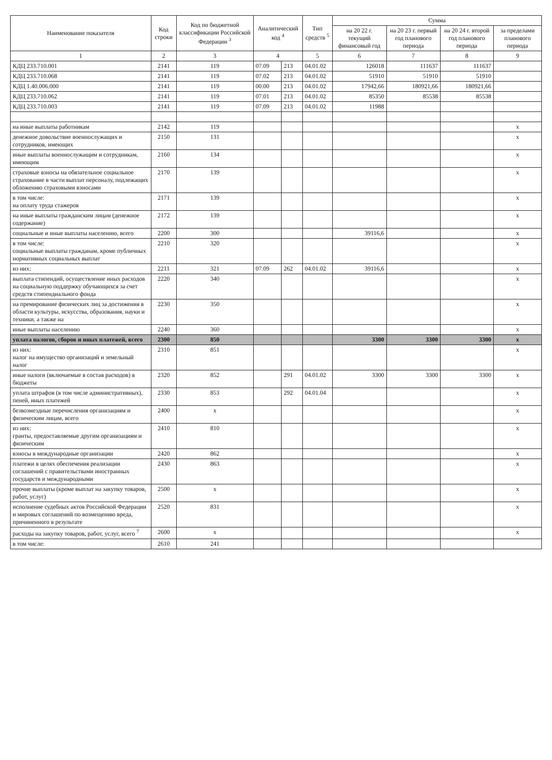| Наименование показателя | Код строки | Код по бюджетной классификации Российской Федерации <sup>3</sup> | Аналитический код <sup>4</sup> | | Тип средств <sup>5</sup> | Сумма | | | |
| --- | --- | --- | --- | --- | --- | --- | --- | --- | --- |
| | | | | | | на 20 22 г. текущий финансовый год | на 20 23 г. первый год планового периода | на 20 24 г. второй год планового периода | за пределами планового периода |
| 1 | 2 | 3 | 4 | | 5 | 6 | 7 | 8 | 9 |
| КДЦ 233.710.001 | 2141 | 119 | 07.09 | 213 | 04.01.02 | 126018 | 111637 | 111637 | |
| КДЦ 233.710.068 | 2141 | 119 | 07.02 | 213 | 04.01.02 | 51910 | 51910 | 51910 | |
| КДЦ 1.40.006.000 | 2141 | 119 | 00.00 | 213 | 04.01.02 | 17942,66 | 180921,66 | 180921,66 | |
| КДЦ 233.710.062 | 2141 | 119 | 07.01 | 213 | 04.01.02 | 85350 | 85538 | 85538 | |
| КДЦ 233.710.003 | 2141 | 119 | 07.09 | 213 | 04.01.02 | 11988 | | | |
| на иные выплаты работникам | 2142 | 119 | | | | | | | x |
| денежное довольствие военнослужащих и сотрудников, имеющих | 2150 | 131 | | | | | | | x |
| иные выплаты военнослужащим и сотрудникам, имеющим | 2160 | 134 | | | | | | | x |
| страховые взносы на обязательное социальное страхование в части выплат персоналу, подлежащих обложению страховыми взносами | 2170 | 139 | | | | | | | x |
| в том числе: на оплату труда стажеров | 2171 | 139 | | | | | | | x |
| на иные выплаты гражданским лицам (денежное содержание) | 2172 | 139 | | | | | | | x |
| социальные и иные выплаты населению, всего | 2200 | 300 | | | | 39116,6 | | | x |
| в том числе: социальные выплаты гражданам, кроме публичных нормативных социальных выплат | 2210 | 320 | | | | | | | x |
| из них: | 2211 | 321 | 07.09 | 262 | 04.01.02 | 39116,6 | | | x |
| выплата стипендий, осуществление иных расходов на социальную поддержку обучающихся за счет средств стипендиального фонда | 2220 | 340 | | | | | | | x |
| на премирование физических лиц за достижения в области культуры, искусства, образования, науки и техники, а также на | 2230 | 350 | | | | | | | x |
| иные выплаты населению | 2240 | 360 | | | | | | | x |
| уплата налогов, сборов и иных платежей, всего | 2300 | 850 | | | | 3300 | 3300 | 3300 | x |
| из них: налог на имущество организаций и земельный налог | 2310 | 851 | | | | | | | x |
| иные налоги (включаемые в состав расходов) в бюджеты | 2320 | 852 | | 291 | 04.01.02 | 3300 | 3300 | 3300 | x |
| уплата штрафов (в том числе административных), пеней, иных платежей | 2330 | 853 | | 292 | 04.01.04 | | | | x |
| безвозмездные перечисления организациям и физическим лицам, всего | 2400 | x | | | | | | | x |
| из них: гранты, предоставляемые другим организациям и физическим | 2410 | 810 | | | | | | | x |
| взносы в международные организации | 2420 | 862 | | | | | | | x |
| платежи в целях обеспечения реализации соглашений с правительствами иностранных государств и международными | 2430 | 863 | | | | | | | x |
| прочие выплаты (кроме выплат на закупку товаров, работ, услуг) | 2500 | x | | | | | | | x |
| исполнение судебных актов Российской Федерации и мировых соглашений по возмещению вреда, причиненного в результате | 2520 | 831 | | | | | | | x |
| расходы на закупку товаров, работ, услуг, всего <sup>7</sup> | 2600 | x | | | | | | | x |
| в том числе: | 2610 | 241 | | | | | | | |